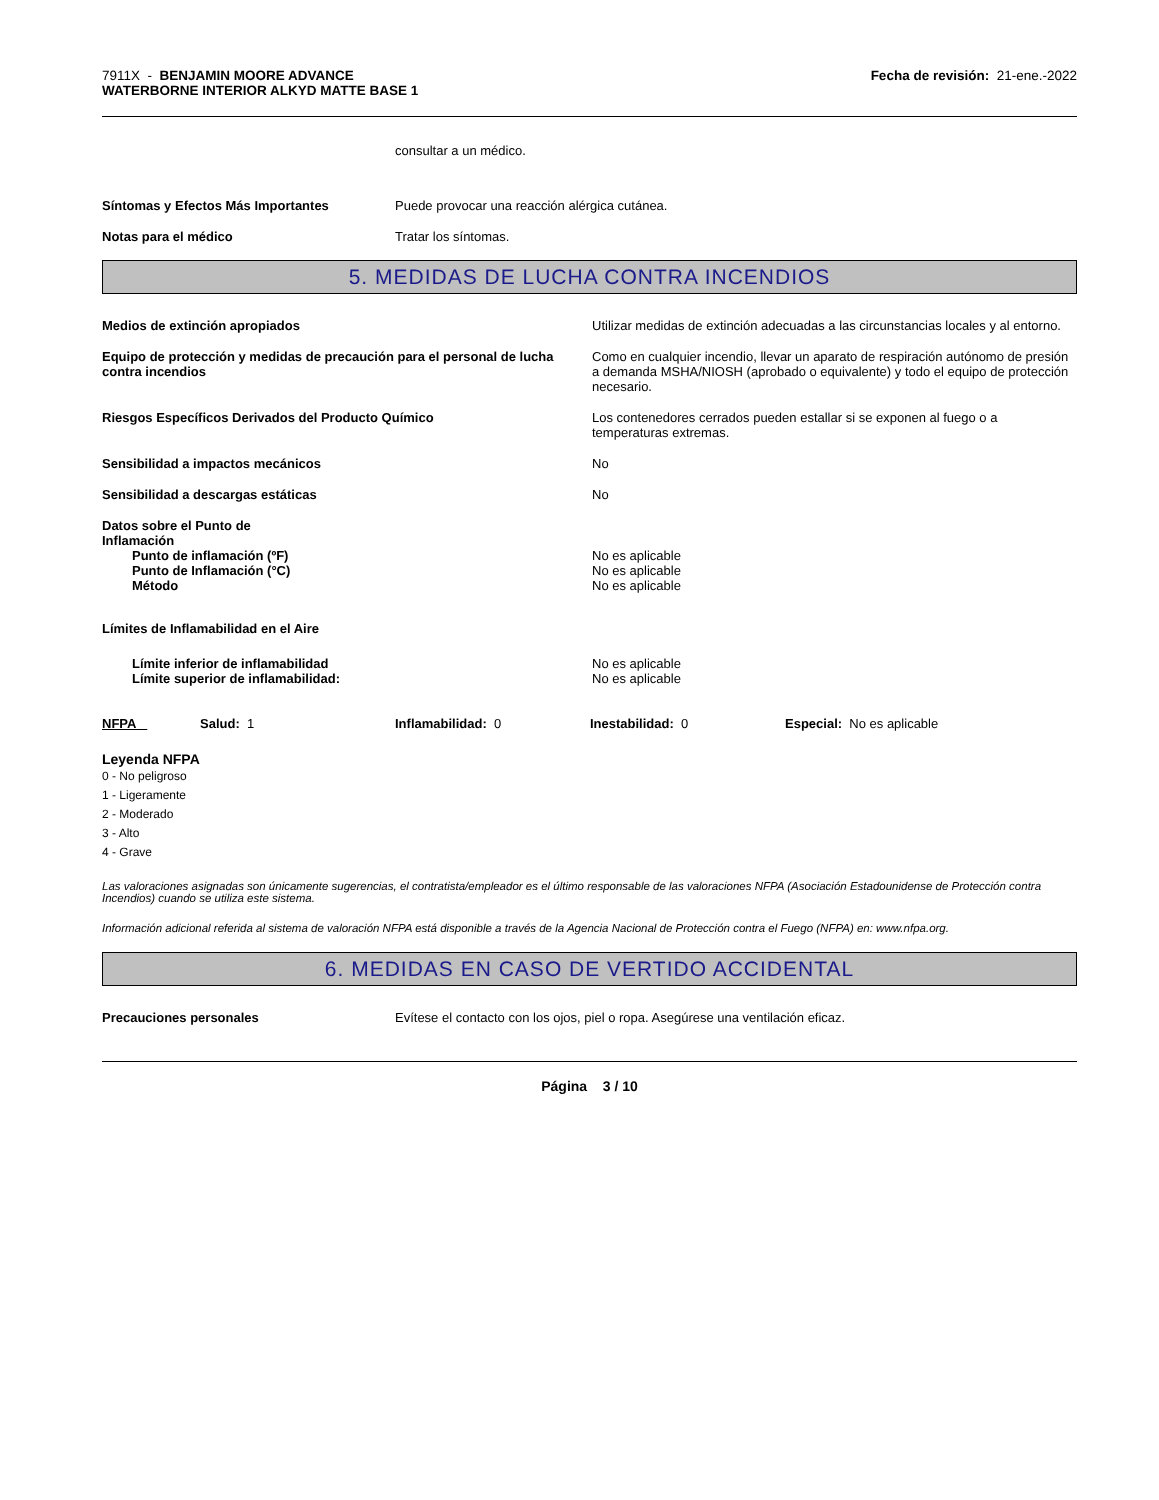7911X - BENJAMIN MOORE ADVANCE
WATERBORNE INTERIOR ALKYD MATTE BASE 1
Fecha de revisión: 21-ene.-2022
consultar a un médico.
Síntomas y Efectos Más Importantes Puede provocar una reacción alérgica cutánea.
Notas para el médico Tratar los síntomas.
5. MEDIDAS DE LUCHA CONTRA INCENDIOS
Medios de extinción apropiados Utilizar medidas de extinción adecuadas a las circunstancias locales y al entorno.
Equipo de protección y medidas de precaución para el personal de lucha contra incendios
Como en cualquier incendio, llevar un aparato de respiración autónomo de presión a demanda MSHA/NIOSH (aprobado o equivalente) y todo el equipo de protección necesario.
Riesgos Específicos Derivados del Producto Químico Los contenedores cerrados pueden estallar si se exponen al fuego o a temperaturas extremas.
Sensibilidad a impactos mecánicos No
Sensibilidad a descargas estáticas No
Datos sobre el Punto de Inflamación
Punto de inflamación (ºF)
Punto de Inflamación (°C)
Método
No es aplicable
No es aplicable
No es aplicable
Límites de Inflamabilidad en el Aire
Límite inferior de inflamabilidad
Límite superior de inflamabilidad:
No es aplicable
No es aplicable
NFPA Salud: 1 Inflamabilidad: 0 Inestabilidad: 0 Especial: No es aplicable
Leyenda NFPA
0 - No peligroso
1 - Ligeramente
2 - Moderado
3 - Alto
4 - Grave
Las valoraciones asignadas son únicamente sugerencias, el contratista/empleador es el último responsable de las valoraciones NFPA (Asociación Estadounidense de Protección contra Incendios) cuando se utiliza este sistema.
Información adicional referida al sistema de valoración NFPA está disponible a través de la Agencia Nacional de Protección contra el Fuego (NFPA) en: www.nfpa.org.
6. MEDIDAS EN CASO DE VERTIDO ACCIDENTAL
Precauciones personales Evítese el contacto con los ojos, piel o ropa. Asegúrese una ventilación eficaz.
Página 3 / 10